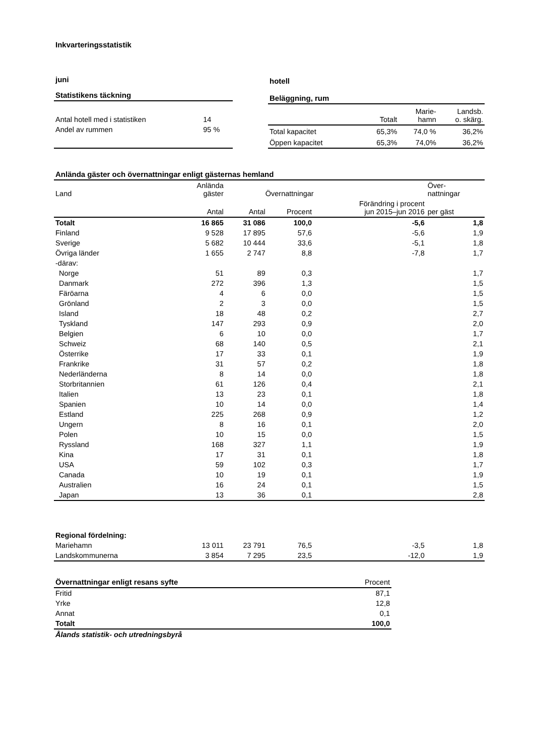Inkvarteringsstatistik
| juni | |
| Statistikens täckning | |
| Antal hotell med i statistiken | 14 |
| Andel av rummen | 95 % |
| hotell | | | |
| Beläggning, rum | | | |
| | Totalt | Marie- hamn | Landsb. o. skärg. |
| Total kapacitet | 65,3% | 74,0 % | 36,2% |
| Öppen kapacitet | 65,3% | 74,0% | 36,2% |
| Anlända gäster och övernattningar enligt gästernas hemland | | | | | |
| Land | Anlända gäster | Övernattningar | | | Över- nattningar |
| | Antal | Antal | Procent | Förändring i procent jun 2015–jun 2016 | per gäst |
| Totalt | 16 865 | 31 086 | 100,0 | -5,6 | 1,8 |
| Finland | 9 528 | 17 895 | 57,6 | -5,6 | 1,9 |
| Sverige | 5 682 | 10 444 | 33,6 | -5,1 | 1,8 |
| Övriga länder | 1 655 | 2 747 | 8,8 | -7,8 | 1,7 |
| -därav: | | | | | |
| Norge | 51 | 89 | 0,3 | | 1,7 |
| Danmark | 272 | 396 | 1,3 | | 1,5 |
| Färöarna | 4 | 6 | 0,0 | | 1,5 |
| Grönland | 2 | 3 | 0,0 | | 1,5 |
| Island | 18 | 48 | 0,2 | | 2,7 |
| Tyskland | 147 | 293 | 0,9 | | 2,0 |
| Belgien | 6 | 10 | 0,0 | | 1,7 |
| Schweiz | 68 | 140 | 0,5 | | 2,1 |
| Österrike | 17 | 33 | 0,1 | | 1,9 |
| Frankrike | 31 | 57 | 0,2 | | 1,8 |
| Nederländerna | 8 | 14 | 0,0 | | 1,8 |
| Storbritannien | 61 | 126 | 0,4 | | 2,1 |
| Italien | 13 | 23 | 0,1 | | 1,8 |
| Spanien | 10 | 14 | 0,0 | | 1,4 |
| Estland | 225 | 268 | 0,9 | | 1,2 |
| Ungern | 8 | 16 | 0,1 | | 2,0 |
| Polen | 10 | 15 | 0,0 | | 1,5 |
| Ryssland | 168 | 327 | 1,1 | | 1,9 |
| Kina | 17 | 31 | 0,1 | | 1,8 |
| USA | 59 | 102 | 0,3 | | 1,7 |
| Canada | 10 | 19 | 0,1 | | 1,9 |
| Australien | 16 | 24 | 0,1 | | 1,5 |
| Japan | 13 | 36 | 0,1 | | 2,8 |
| Regional fördelning: | | | | | |
| Mariehamn | 13 011 | 23 791 | 76,5 | -3,5 | 1,8 |
| Landskommunerna | 3 854 | 7 295 | 23,5 | -12,0 | 1,9 |
| Övernattningar enligt resans syfte | Procent |
| Fritid | 87,1 |
| Yrke | 12,8 |
| Annat | 0,1 |
| Totalt | 100,0 |
| Ålands statistik- och utredningsbyrå | |